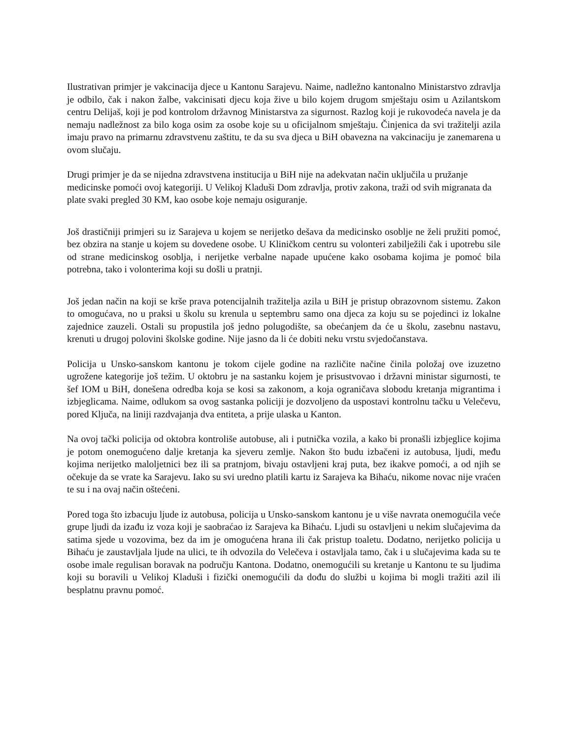Ilustrativan primjer je vakcinacija djece u Kantonu Sarajevu. Naime, nadležno kantonalno Ministarstvo zdravlja je odbilo, čak i nakon žalbe, vakcinisati djecu koja žive u bilo kojem drugom smještaju osim u Azilantskom centru Delijaš, koji je pod kontrolom državnog Ministarstva za sigurnost. Razlog koji je rukovodeća navela je da nemaju nadležnost za bilo koga osim za osobe koje su u oficijalnom smještaju. Činjenica da svi tražitelji azila imaju pravo na primarnu zdravstvenu zaštitu, te da su sva djeca u BiH obavezna na vakcinaciju je zanemarena u ovom slučaju.
Drugi primjer je da se nijedna zdravstvena institucija u BiH nije na adekvatan način uključila u pružanje medicinske pomoći ovoj kategoriji. U Velikoj Kladuši Dom zdravlja, protiv zakona, traži od svih migranata da plate svaki pregled 30 KM, kao osobe koje nemaju osiguranje.
Još drastičniji primjeri su iz Sarajeva u kojem se nerijetko dešava da medicinsko osoblje ne želi pružiti pomoć, bez obzira na stanje u kojem su dovedene osobe. U Kliničkom centru su volonteri zabilježili čak i upotrebu sile od strane medicinskog osoblja, i nerijetke verbalne napade upućene kako osobama kojima je pomoć bila potrebna, tako i volonterima koji su došli u pratnji.
Još jedan način na koji se krše prava potencijalnih tražitelja azila u BiH je pristup obrazovnom sistemu. Zakon to omogućava, no u praksi u školu su krenula u septembru samo ona djeca za koju su se pojedinci iz lokalne zajednice zauzeli. Ostali su propustila još jedno polugodište, sa obećanjem da će u školu, zasebnu nastavu, krenuti u drugoj polovini školske godine. Nije jasno da li će dobiti neku vrstu svjedočanstava.
Policija u Unsko-sanskom kantonu je tokom cijele godine na različite načine činila položaj ove izuzetno ugrožene kategorije još težim. U oktobru je na sastanku kojem je prisustvovao i državni ministar sigurnosti, te šef IOM u BiH, donešena odredba koja se kosi sa zakonom, a koja ograničava slobodu kretanja migrantima i izbjeglicama. Naime, odlukom sa ovog sastanka policiji je dozvoljeno da uspostavi kontrolnu tačku u Velečevu, pored Ključa, na liniji razdvajanja dva entiteta, a prije ulaska u Kanton.
Na ovoj tački policija od oktobra kontroliše autobuse, ali i putnička vozila, a kako bi pronašli izbjeglice kojima je potom onemogućeno dalje kretanja ka sjeveru zemlje. Nakon što budu izbačeni iz autobusa, ljudi, među kojima nerijetko maloljetnici bez ili sa pratnjom, bivaju ostavljeni kraj puta, bez ikakve pomoći, a od njih se očekuje da se vrate ka Sarajevu. Iako su svi uredno platili kartu iz Sarajeva ka Bihaću, nikome novac nije vraćen te su i na ovaj način oštećeni.
Pored toga što izbacuju ljude iz autobusa, policija u Unsko-sanskom kantonu je u više navrata onemogućila veće grupe ljudi da izađu iz voza koji je saobraćao iz Sarajeva ka Bihaću. Ljudi su ostavljeni u nekim slučajevima da satima sjede u vozovima, bez da im je omogućena hrana ili čak pristup toaletu. Dodatno, nerijetko policija u Bihaću je zaustavljala ljude na ulici, te ih odvozila do Velečeva i ostavljala tamo, čak i u slučajevima kada su te osobe imale regulisan boravak na području Kantona. Dodatno, onemogućili su kretanje u Kantonu te su ljudima koji su boravili u Velikoj Kladuši i fizički onemogućili da dođu do službi u kojima bi mogli tražiti azil ili besplatnu pravnu pomoć.